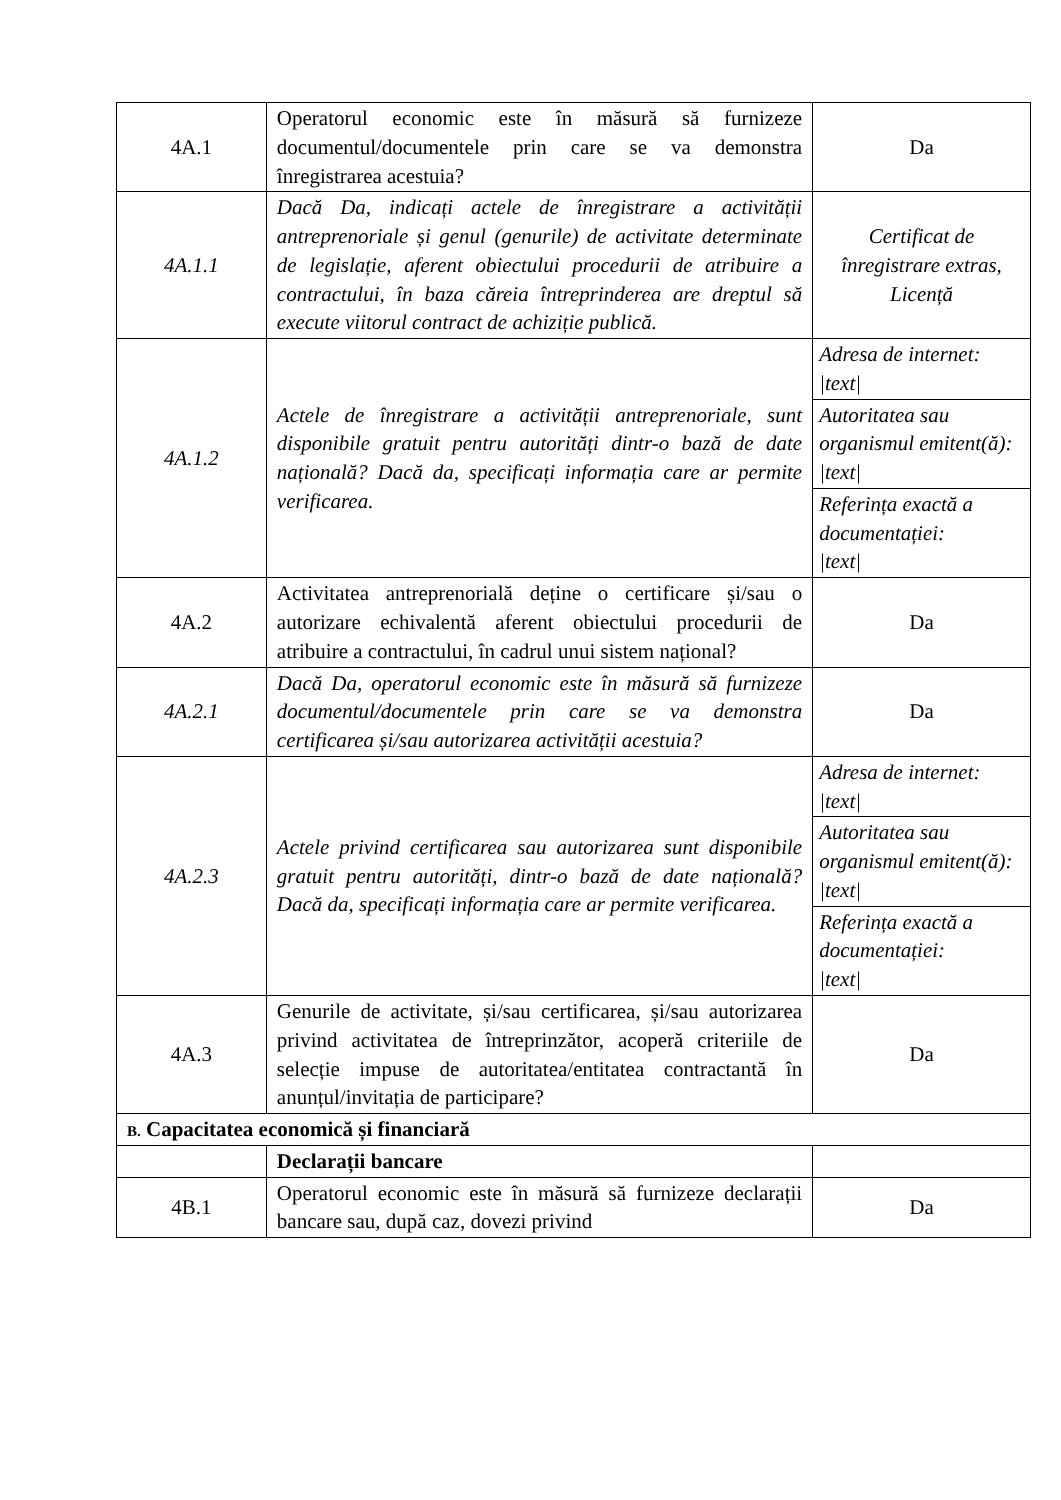| 4A.1 | Operatorul economic este în măsură să furnizeze documentul/documentele prin care se va demonstra înregistrarea acestuia? | Da |
| 4A.1.1 | Dacă Da, indicați actele de înregistrare a activității antreprenoriale și genul (genurile) de activitate determinate de legislație, aferent obiectului procedurii de atribuire a contractului, în baza căreia întreprinderea are dreptul să execute viitorul contract de achiziție publică. | Certificat de înregistrare extras, Licență |
| 4A.1.2 | Actele de înregistrare a activității antreprenoriale, sunt disponibile gratuit pentru autorități dintr-o bază de date națională? Dacă da, specificați informația care ar permite verificarea. | Adresa de internet: /text/ |
| | | Autoritatea sau organismul emitent(ă): /text/ |
| | | Referința exactă a documentației: /text/ |
| 4A.2 | Activitatea antreprenorială deține o certificare și/sau o autorizare echivalentă aferent obiectului procedurii de atribuire a contractului, în cadrul unui sistem național? | Da |
| 4A.2.1 | Dacă Da, operatorul economic este în măsură să furnizeze documentul/documentele prin care se va demonstra certificarea și/sau autorizarea activității acestuia? | Da |
| 4A.2.3 | Actele privind certificarea sau autorizarea sunt disponibile gratuit pentru autorități, dintr-o bază de date națională? Dacă da, specificați informația care ar permite verificarea. | Adresa de internet: /text/ |
| | | Autoritatea sau organismul emitent(ă): /text/ |
| | | Referința exactă a documentației: /text/ |
| 4A.3 | Genurile de activitate, și/sau certificarea, și/sau autorizarea privind activitatea de întreprinzător, acoperă criteriile de selecție impuse de autoritatea/entitatea contractantă în anunțul/invitația de participare? | Da |
| B. Capacitatea economică și financiară | | |
| | Declarații bancare | |
| 4B.1 | Operatorul economic este în măsură să furnizeze declarații bancare sau, după caz, dovezi privind | Da |